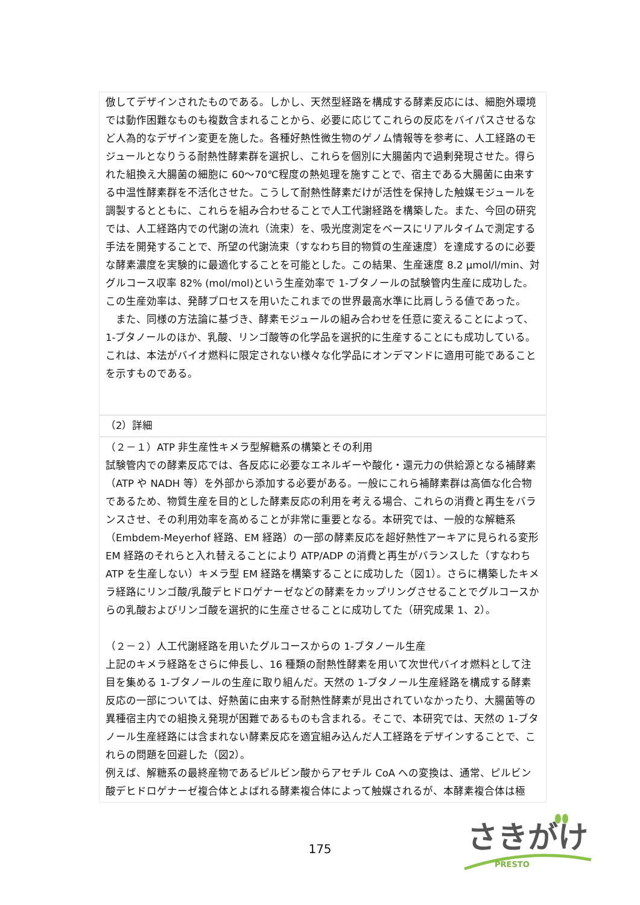倣してデザインされたものである。しかし、天然型経路を構成する酵素反応には、細胞外環境では動作困難なものも複数含まれることから、必要に応じてこれらの反応をバイパスさせるなど人為的なデザイン変更を施した。各種好熱性微生物のゲノム情報等を参考に、人工経路のモジュールとなりうる耐熱性酵素群を選択し、これらを個別に大腸菌内で過剰発現させた。得られた組換え大腸菌の細胞に 60～70℃程度の熱処理を施すことで、宿主である大腸菌に由来する中温性酵素群を不活化させた。こうして耐熱性酵素だけが活性を保持した触媒モジュールを調製するとともに、これらを組み合わせることで人工代謝経路を構築した。また、今回の研究では、人工経路内での代謝の流れ（流束）を、吸光度測定をベースにリアルタイムで測定する手法を開発することで、所望の代謝流束（すなわち目的物質の生産速度）を達成するのに必要な酵素濃度を実験的に最適化することを可能とした。この結果、生産速度 8.2 μmol/l/min、対グルコース収率 82% (mol/mol)という生産効率で 1-ブタノールの試験管内生産に成功した。この生産効率は、発酵プロセスを用いたこれまでの世界最高水準に比肩しうる値であった。
　また、同様の方法論に基づき、酵素モジュールの組み合わせを任意に変えることによって、1-ブタノールのほか、乳酸、リンゴ酸等の化学品を選択的に生産することにも成功している。これは、本法がバイオ燃料に限定されない様々な化学品にオンデマンドに適用可能であることを示すものである。
（2）詳細
（２－１）ATP 非生産性キメラ型解糖系の構築とその利用
試験管内での酵素反応では、各反応に必要なエネルギーや酸化・還元力の供給源となる補酵素（ATP や NADH 等）を外部から添加する必要がある。一般にこれら補酵素群は高価な化合物であるため、物質生産を目的とした酵素反応の利用を考える場合、これらの消費と再生をバランスさせ、その利用効率を高めることが非常に重要となる。本研究では、一般的な解糖系（Embdem-Meyerhof 経路、EM 経路）の一部の酵素反応を超好熱性アーキアに見られる変形 EM 経路のそれらと入れ替えることにより ATP/ADP の消費と再生がバランスした（すなわち ATP を生産しない）キメラ型 EM 経路を構築することに成功した（図1）。さらに構築したキメラ経路にリンゴ酸/乳酸デヒドロゲナーゼなどの酵素をカップリングさせることでグルコースからの乳酸およびリンゴ酸を選択的に生産させることに成功してた（研究成果 1、2）。
（２－２）人工代謝経路を用いたグルコースからの 1-ブタノール生産
上記のキメラ経路をさらに伸長し、16 種類の耐熱性酵素を用いて次世代バイオ燃料として注目を集める 1-ブタノールの生産に取り組んだ。天然の 1-ブタノール生産経路を構成する酵素反応の一部については、好熱菌に由来する耐熱性酵素が見出されていなかったり、大腸菌等の異種宿主内での組換え発現が困難であるものも含まれる。そこで、本研究では、天然の 1-ブタノール生産経路には含まれない酵素反応を適宜組み込んだ人工経路をデザインすることで、これらの問題を回避した（図2）。
例えば、解糖系の最終産物であるピルビン酸からアセチル CoA への変換は、通常、ピルビン酸デヒドロゲナーゼ複合体とよばれる酵素複合体によって触媒されるが、本酵素複合体は極
175
さきがけ
PRESTO